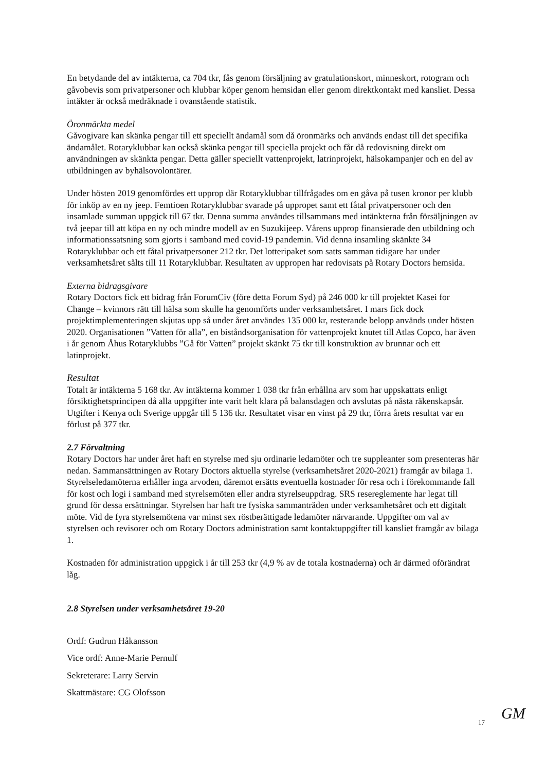En betydande del av intäkterna, ca 704 tkr, fås genom försäljning av gratulationskort, minneskort, rotogram och gåvobevis som privatpersoner och klubbar köper genom hemsidan eller genom direktkontakt med kansliet. Dessa intäkter är också medräknade i ovanstående statistik.
Öronmärkta medel
Gåvogivare kan skänka pengar till ett speciellt ändamål som då öronmärks och används endast till det specifika ändamålet. Rotaryklubbar kan också skänka pengar till speciella projekt och får då redovisning direkt om användningen av skänkta pengar. Detta gäller speciellt vattenprojekt, latrinprojekt, hälsokampanjer och en del av utbildningen av byhälsovolontärer.
Under hösten 2019 genomfördes ett upprop där Rotaryklubbar tillfrågades om en gåva på tusen kronor per klubb för inköp av en ny jeep. Femtioen Rotaryklubbar svarade på uppropet samt ett fåtal privatpersoner och den insamlade summan uppgick till 67 tkr. Denna summa användes tillsammans med intänkterna från försäljningen av två jeepar till att köpa en ny och mindre modell av en Suzukijeep. Vårens upprop finansierade den utbildning och informationssatsning som gjorts i samband med covid-19 pandemin. Vid denna insamling skänkte 34 Rotaryklubbar och ett fåtal privatpersoner 212 tkr. Det lotteripaket som satts samman tidigare har under verksamhetsåret sålts till 11 Rotaryklubbar. Resultaten av uppropen har redovisats på Rotary Doctors hemsida.
Externa bidragsgivare
Rotary Doctors fick ett bidrag från ForumCiv (före detta Forum Syd) på 246 000 kr till projektet Kasei for Change – kvinnors rätt till hälsa som skulle ha genomförts under verksamhetsåret. I mars fick dock projektimplementeringen skjutas upp så under året användes 135 000 kr, resterande belopp används under hösten 2020. Organisationen ”Vatten för alla”, en biståndsorganisation för vattenprojekt knutet till Atlas Copco, har även i år genom Åhus Rotaryklubbs ”Gå för Vatten” projekt skänkt 75 tkr till konstruktion av brunnar och ett latinprojekt.
Resultat
Totalt är intäkterna 5 168 tkr. Av intäkterna kommer 1 038 tkr från erhållna arv som har uppskattats enligt försiktighetsprincipen då alla uppgifter inte varit helt klara på balansdagen och avslutas på nästa räkenskapsår. Utgifter i Kenya och Sverige uppgår till 5 136 tkr. Resultatet visar en vinst på 29 tkr, förra årets resultat var en förlust på 377 tkr.
2.7 Förvaltning
Rotary Doctors har under året haft en styrelse med sju ordinarie ledamöter och tre suppleanter som presenteras här nedan. Sammansättningen av Rotary Doctors aktuella styrelse (verksamhetsåret 2020-2021) framgår av bilaga 1. Styrelseledamöterna erhåller inga arvoden, däremot ersätts eventuella kostnader för resa och i förekommande fall för kost och logi i samband med styrelsemöten eller andra styrelseuppdrag. SRS resereglemente har legat till grund för dessa ersättningar. Styrelsen har haft tre fysiska sammanträden under verksamhetsåret och ett digitalt möte. Vid de fyra styrelsemötena var minst sex röstberättigade ledamöter närvarande. Uppgifter om val av styrelsen och revisorer och om Rotary Doctors administration samt kontaktuppgifter till kansliet framgår av bilaga 1.
Kostnaden för administration uppgick i år till 253 tkr (4,9 % av de totala kostnaderna) och är därmed oförändrat låg.
2.8 Styrelsen under verksamhetsåret 19-20
Ordf: Gudrun Håkansson
Vice ordf: Anne-Marie Pernulf
Sekreterare: Larry Servin
Skattmästare: CG Olofsson
17 GM